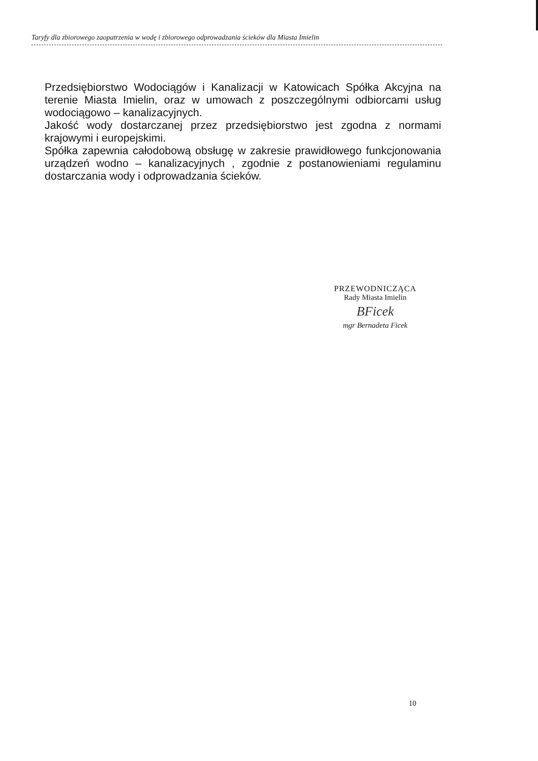Taryfy dla zbiorowego zaopatrzenia w wodę i zbiorowego odprowadzania ścieków dla Miasta Imielin
Przedsiębiorstwo Wodociągów i Kanalizacji w Katowicach Spółka Akcyjna na terenie Miasta Imielin, oraz w umowach z poszczególnymi odbiorcami usług wodociągowo – kanalizacyjnych.
Jakość wody dostarczanej przez przedsiębiorstwo jest zgodna z normami krajowymi i europejskimi.
Spółka zapewnia całodobową obsługę w zakresie prawidłowego funkcjonowania urządzeń wodno – kanalizacyjnych , zgodnie z postanowieniami regulaminu dostarczania wody i odprowadzania ścieków.
PRZEWODNICZĄCA
Rady Miasta Imielin
BFicek
mgr Bernadeta Ficek
10